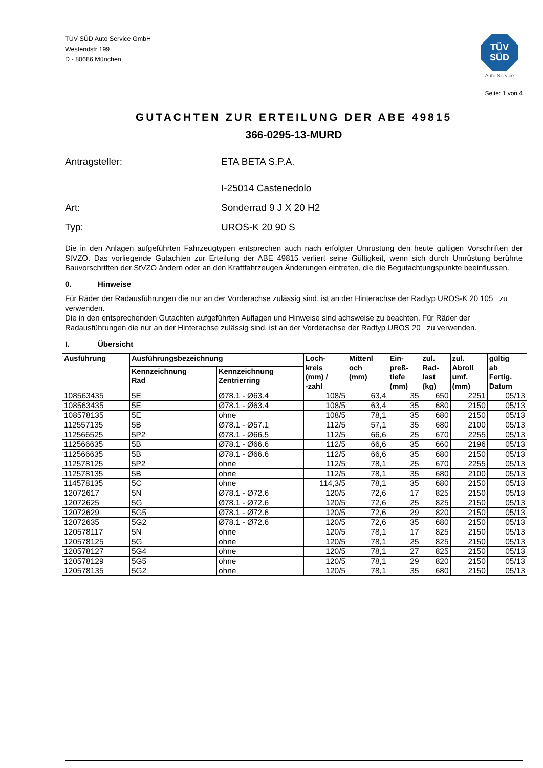TÜV SÜD Auto Service GmbH
Westendstr 199
D - 80686 München
TÜV
SÜD
Auto Service
Seite: 1 von 4
GUTACHTEN ZUR ERTEILUNG DER ABE 49815
366-0295-13-MURD
Antragsteller: ETA BETA S.P.A.
I-25014 Castenedolo
Art: Sonderrad 9 J X 20 H2
Typ: UROS-K 20 90 S
Die in den Anlagen aufgeführten Fahrzeugtypen entsprechen auch nach erfolgter Umrüstung den heute gültigen Vorschriften der StVZO. Das vorliegende Gutachten zur Erteilung der ABE 49815 verliert seine Gültigkeit, wenn sich durch Umrüstung berührte Bauvorschriften der StVZO ändern oder an den Kraftfahrzeugen Änderungen eintreten, die die Begutachtungspunkte beeinflussen.
0. Hinweise
Für Räder der Radausführungen die nur an der Vorderachse zulässig sind, ist an der Hinterachse der Radtyp UROS-K 20 105 zu verwenden.
Die in den entsprechenden Gutachten aufgeführten Auflagen und Hinweise sind achsweise zu beachten. Für Räder der Radausführungen die nur an der Hinterachse zulässig sind, ist an der Vorderachse der Radtyp UROS 20 zu verwenden.
I. Übersicht
| Ausführung | Ausführungsbezeichnung | | Loch- kreis (mm) / -zahl | Mittenl och (mm) | Ein- preß- tiefe (mm) | zul. Rad- last (kg) | zul. Abroll umf. (mm) | gültig ab Fertig. Datum |
| --- | --- | --- | --- | --- | --- | --- | --- | --- |
| | Kennzeichnung Rad | Kennzeichnung Zentrierring | | | | | | |
| 108563435 | 5E | Ø78.1 - Ø63.4 | 108/5 | 63,4 | 35 | 650 | 2251 | 05/13 |
| 108563435 | 5E | Ø78.1 - Ø63.4 | 108/5 | 63,4 | 35 | 680 | 2150 | 05/13 |
| 108578135 | 5E | ohne | 108/5 | 78,1 | 35 | 680 | 2150 | 05/13 |
| 112557135 | 5B | Ø78.1 - Ø57.1 | 112/5 | 57,1 | 35 | 680 | 2100 | 05/13 |
| 112566525 | 5P2 | Ø78.1 - Ø66.5 | 112/5 | 66,6 | 25 | 670 | 2255 | 05/13 |
| 112566635 | 5B | Ø78.1 - Ø66.6 | 112/5 | 66,6 | 35 | 660 | 2196 | 05/13 |
| 112566635 | 5B | Ø78.1 - Ø66.6 | 112/5 | 66,6 | 35 | 680 | 2150 | 05/13 |
| 112578125 | 5P2 | ohne | 112/5 | 78,1 | 25 | 670 | 2255 | 05/13 |
| 112578135 | 5B | ohne | 112/5 | 78,1 | 35 | 680 | 2100 | 05/13 |
| 114578135 | 5C | ohne | 114,3/5 | 78,1 | 35 | 680 | 2150 | 05/13 |
| 12072617 | 5N | Ø78.1 - Ø72.6 | 120/5 | 72,6 | 17 | 825 | 2150 | 05/13 |
| 12072625 | 5G | Ø78.1 - Ø72.6 | 120/5 | 72,6 | 25 | 825 | 2150 | 05/13 |
| 12072629 | 5G5 | Ø78.1 - Ø72.6 | 120/5 | 72,6 | 29 | 820 | 2150 | 05/13 |
| 12072635 | 5G2 | Ø78.1 - Ø72.6 | 120/5 | 72,6 | 35 | 680 | 2150 | 05/13 |
| 120578117 | 5N | ohne | 120/5 | 78,1 | 17 | 825 | 2150 | 05/13 |
| 120578125 | 5G | ohne | 120/5 | 78,1 | 25 | 825 | 2150 | 05/13 |
| 120578127 | 5G4 | ohne | 120/5 | 78,1 | 27 | 825 | 2150 | 05/13 |
| 120578129 | 5G5 | ohne | 120/5 | 78,1 | 29 | 820 | 2150 | 05/13 |
| 120578135 | 5G2 | ohne | 120/5 | 78,1 | 35 | 680 | 2150 | 05/13 |